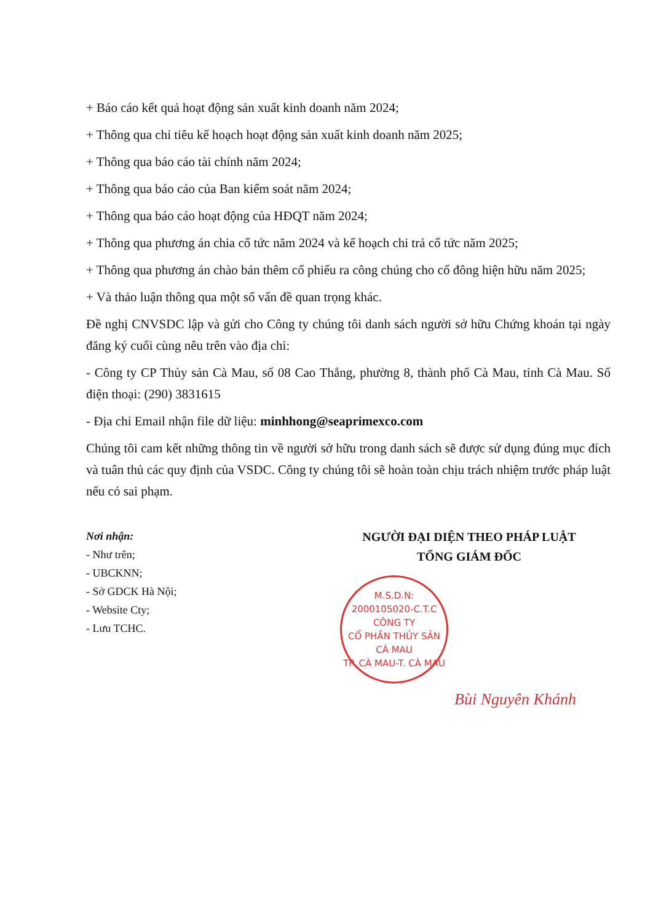+ Báo cáo kết quả hoạt động sản xuất kinh doanh năm 2024;
+ Thông qua chỉ tiêu kế hoạch hoạt động sản xuất kinh doanh năm 2025;
+ Thông qua báo cáo tài chính năm 2024;
+ Thông qua báo cáo của Ban kiểm soát năm 2024;
+ Thông qua báo cáo hoạt động của HĐQT năm 2024;
+ Thông qua phương án chia cổ tức năm 2024 và kế hoạch chi trả cổ tức năm 2025;
+ Thông qua phương án chào bán thêm cổ phiếu ra công chúng cho cổ đông hiện hữu năm 2025;
+ Và thảo luận thông qua một số vấn đề quan trọng khác.
Đề nghị CNVSDC lập và gửi cho Công ty chúng tôi danh sách người sở hữu Chứng khoán tại ngày đăng ký cuối cùng nêu trên vào địa chỉ:
- Công ty CP Thủy sản Cà Mau, số 08 Cao Thắng, phường 8, thành phố Cà Mau, tỉnh Cà Mau. Số điện thoại: (290) 3831615
- Địa chỉ Email nhận file dữ liệu: minhhong@seaprimexco.com
Chúng tôi cam kết những thông tin về người sở hữu trong danh sách sẽ được sử dụng đúng mục đích và tuân thủ các quy định của VSDC. Công ty chúng tôi sẽ hoàn toàn chịu trách nhiệm trước pháp luật nếu có sai phạm.
Nơi nhận:
- Như trên;
- UBCKNN;
- Sở GDCK Hà Nội;
- Website Cty;
- Lưu TCHC.
NGƯỜI ĐẠI DIỆN THEO PHÁP LUẬT
TỔNG GIÁM ĐỐC
M.S.D.N: 2000105020-C.T.C
CÔNG TY
CỔ PHẦN THỦY SẢN
CÀ MAU
TP. CÀ MAU-T. CÀ MAU
Bùi Nguyên Khánh